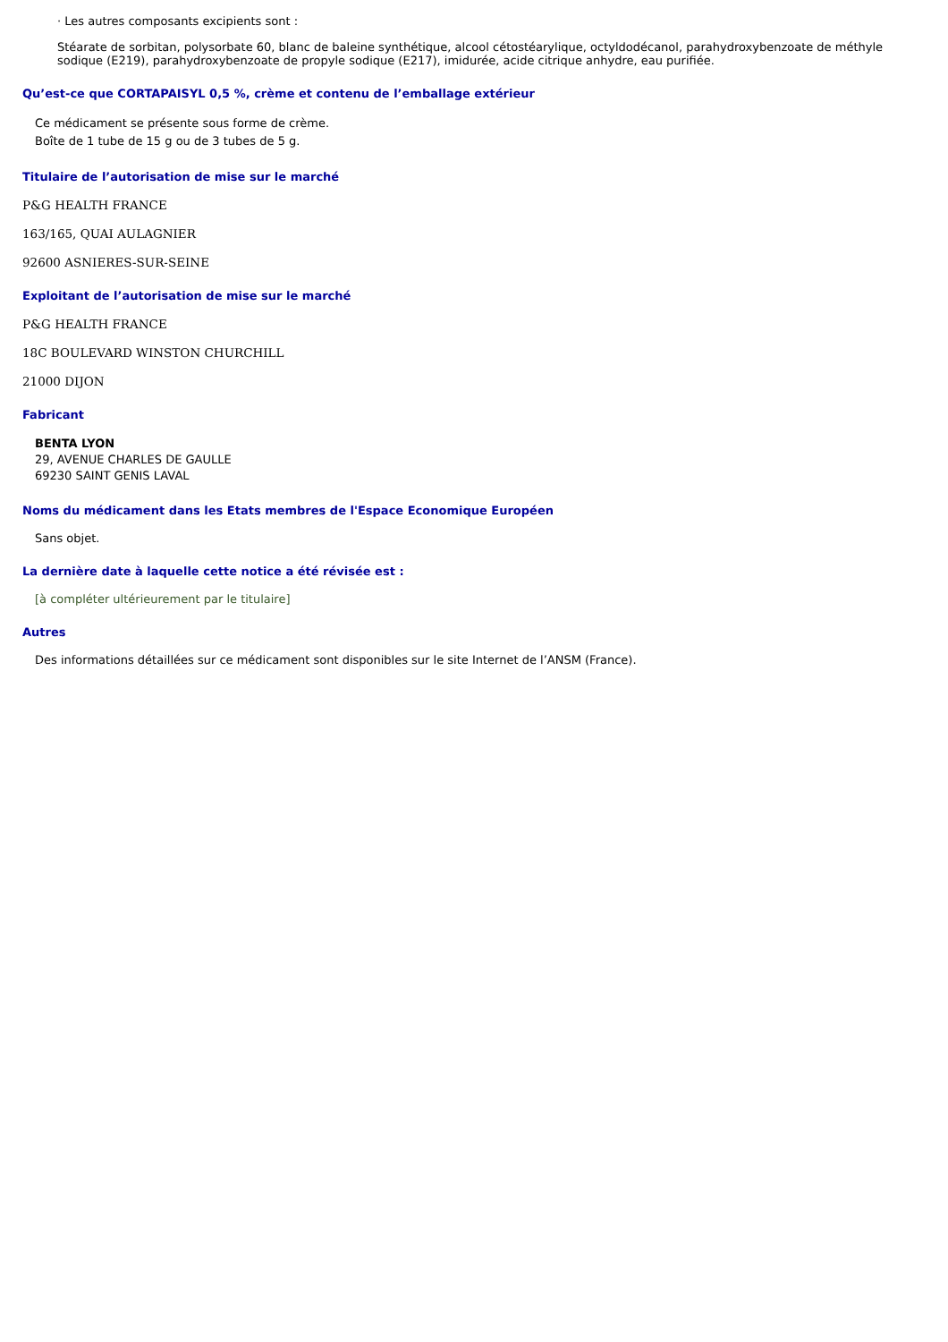· Les autres composants excipients sont :
Stéarate de sorbitan, polysorbate 60, blanc de baleine synthétique, alcool cétostéarylique, octyldodécanol, parahydroxybenzoate de méthyle sodique (E219), parahydroxybenzoate de propyle sodique (E217), imidurée, acide citrique anhydre, eau purifiée.
Qu’est-ce que CORTAPAISYL 0,5 %, crème et contenu de l’emballage extérieur
Ce médicament se présente sous forme de crème.
Boîte de 1 tube de 15 g ou de 3 tubes de 5 g.
Titulaire de l’autorisation de mise sur le marché
P&G HEALTH FRANCE
163/165, QUAI AULAGNIER
92600 ASNIERES-SUR-SEINE
Exploitant de l’autorisation de mise sur le marché
P&G HEALTH FRANCE
18C BOULEVARD WINSTON CHURCHILL
21000 DIJON
Fabricant
BENTA LYON
29, AVENUE CHARLES DE GAULLE
69230 SAINT GENIS LAVAL
Noms du médicament dans les Etats membres de l'Espace Economique Européen
Sans objet.
La dernière date à laquelle cette notice a été révisée est :
[à compléter ultérieurement par le titulaire]
Autres
Des informations détaillées sur ce médicament sont disponibles sur le site Internet de l’ANSM (France).